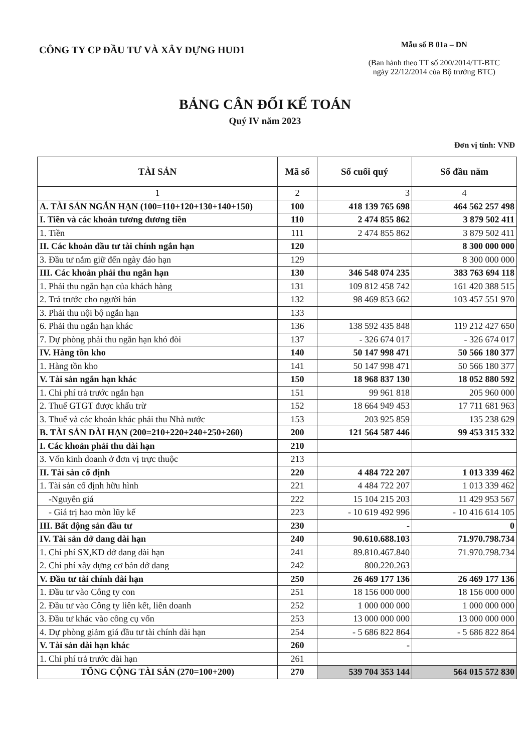CÔNG TY CP ĐẦU TƯ VÀ XÂY DỰNG HUD1
Mẫu số B 01a – DN
(Ban hành theo TT số 200/2014/TT-BTC
ngày 22/12/2014 của Bộ trưởng BTC)
BẢNG CÂN ĐỐI KẾ TOÁN
Quý IV năm 2023
Đơn vị tính: VNĐ
| TÀI SẢN | Mã số | Số cuối quý | Số đầu năm |
| --- | --- | --- | --- |
| 1 | 2 | 3 | 4 |
| A. TÀI SẢN NGẮN HẠN (100=110+120+130+140+150) | 100 | 418 139 765 698 | 464 562 257 498 |
| I. Tiền và các khoản tương đương tiền | 110 | 2 474 855 862 | 3 879 502 411 |
| 1. Tiền | 111 | 2 474 855 862 | 3 879 502 411 |
| II. Các khoản đầu tư tài chính ngắn hạn | 120 | | 8 300 000 000 |
| 3. Đầu tư nắm giữ đến ngày đáo hạn | 129 | | 8 300 000 000 |
| III. Các khoản phải thu ngắn hạn | 130 | 346 548 074 235 | 383 763 694 118 |
| 1. Phải thu ngắn hạn của khách hàng | 131 | 109 812 458 742 | 161 420 388 515 |
| 2. Trả trước cho người bán | 132 | 98 469 853 662 | 103 457 551 970 |
| 3. Phải thu nội bộ ngắn hạn | 133 | | |
| 6. Phải thu ngắn hạn khác | 136 | 138 592 435 848 | 119 212 427 650 |
| 7. Dự phòng phải thu ngắn hạn khó đòi | 137 | - 326 674 017 | - 326 674 017 |
| IV. Hàng tồn kho | 140 | 50 147 998 471 | 50 566 180 377 |
| 1. Hàng tồn kho | 141 | 50 147 998 471 | 50 566 180 377 |
| V. Tài sản ngắn hạn khác | 150 | 18 968 837 130 | 18 052 880 592 |
| 1. Chi phí trả trước ngắn hạn | 151 | 99 961 818 | 205 960 000 |
| 2. Thuế GTGT được khấu trừ | 152 | 18 664 949 453 | 17 711 681 963 |
| 3. Thuế và các khoản khác phải thu Nhà nước | 153 | 203 925 859 | 135 238 629 |
| B. TÀI SẢN DÀI HẠN (200=210+220+240+250+260) | 200 | 121 564 587 446 | 99 453 315 332 |
| I. Các khoản phải thu dài hạn | 210 | | |
| 3. Vốn kinh doanh ở đơn vị trực thuộc | 213 | | |
| II. Tài sản cố định | 220 | 4 484 722 207 | 1 013 339 462 |
| 1. Tài sản cố định hữu hình | 221 | 4 484 722 207 | 1 013 339 462 |
| -Nguyên giá | 222 | 15 104 215 203 | 11 429 953 567 |
| - Giá trị hao mòn lũy kế | 223 | - 10 619 492 996 | - 10 416 614 105 |
| III. Bất động sản đầu tư | 230 | - | 0 |
| IV. Tài sản dở dang dài hạn | 240 | 90.610.688.103 | 71.970.798.734 |
| 1. Chi phí SX,KD dở dang dài hạn | 241 | 89.810.467.840 | 71.970.798.734 |
| 2. Chi phí xây dựng cơ bản dở dang | 242 | 800.220.263 | |
| V. Đầu tư tài chính dài hạn | 250 | 26 469 177 136 | 26 469 177 136 |
| 1. Đầu tư vào Công ty con | 251 | 18 156 000 000 | 18 156 000 000 |
| 2. Đầu tư vào Công ty liên kết, liên doanh | 252 | 1 000 000 000 | 1 000 000 000 |
| 3. Đầu tư khác vào công cụ vốn | 253 | 13 000 000 000 | 13 000 000 000 |
| 4. Dự phòng giảm giá đầu tư tài chính dài hạn | 254 | - 5 686 822 864 | - 5 686 822 864 |
| V. Tài sản dài hạn khác | 260 | - | |
| 1. Chi phí trả trước dài hạn | 261 | | |
| TỔNG CỘNG TÀI SẢN (270=100+200) | 270 | 539 704 353 144 | 564 015 572 830 |